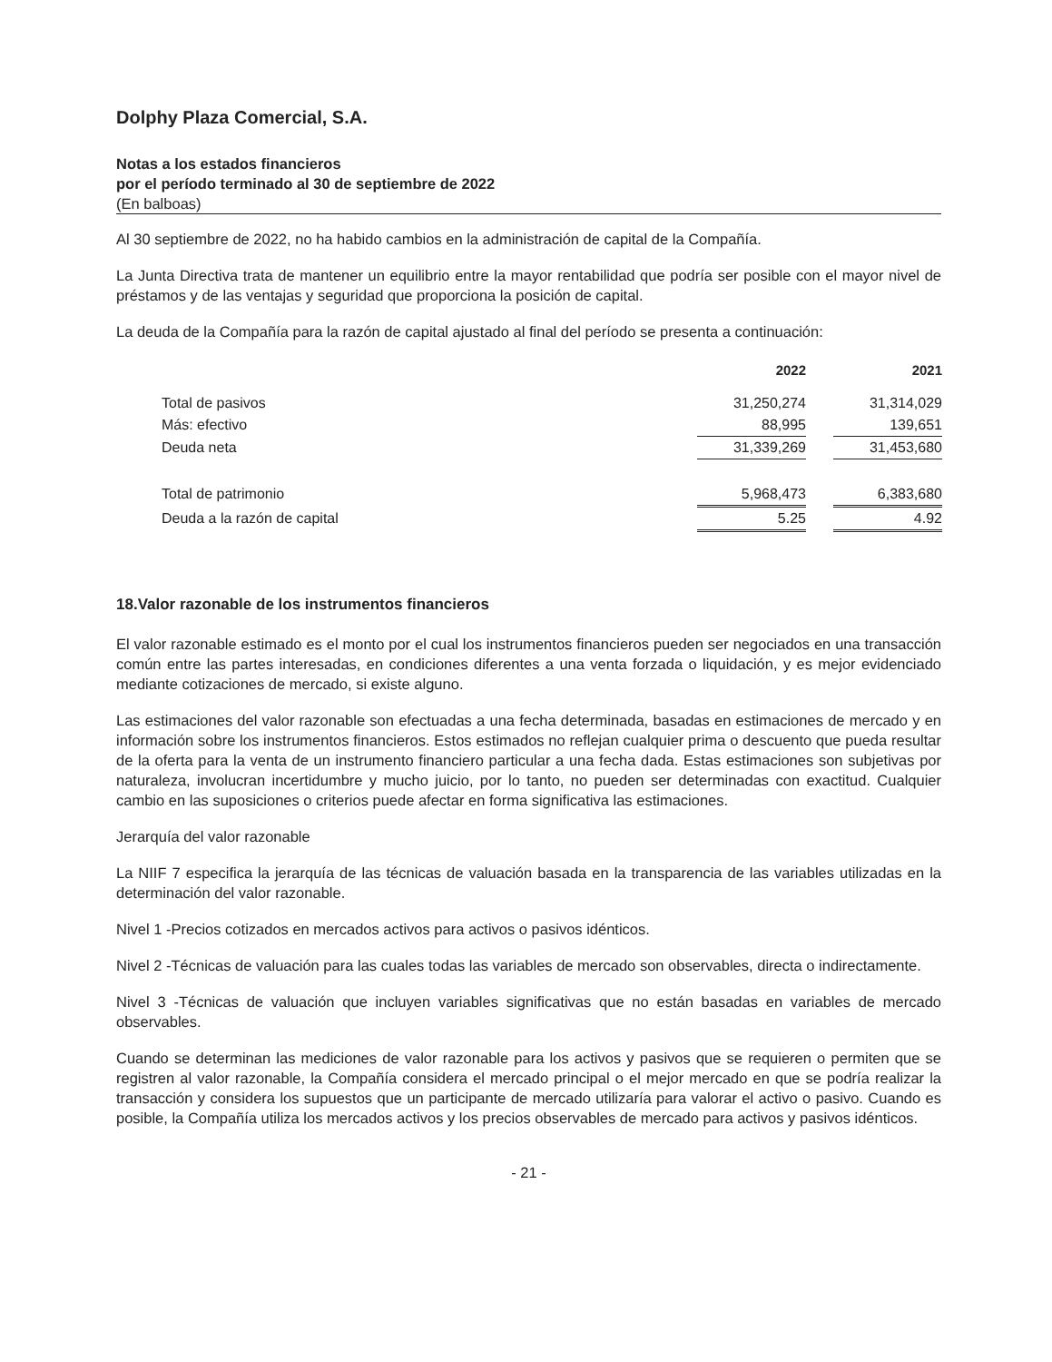Dolphy Plaza Comercial, S.A.
Notas a los estados financieros
por el período terminado al 30 de septiembre de 2022
(En balboas)
Al 30 septiembre de 2022, no ha habido cambios en la administración de capital de la Compañía.
La Junta Directiva trata de mantener un equilibrio entre la mayor rentabilidad que podría ser posible con el mayor nivel de préstamos y de las ventajas y seguridad que proporciona la posición de capital.
La deuda de la Compañía para la razón de capital ajustado al final del período se presenta a continuación:
| | 2022 | | 2021 |
| --- | --- | --- | --- |
| Total de pasivos | 31,250,274 | | 31,314,029 |
| Más: efectivo | 88,995 | | 139,651 |
| Deuda neta | 31,339,269 | | 31,453,680 |
| Total de patrimonio | 5,968,473 | | 6,383,680 |
| Deuda a la razón de capital | 5.25 | | 4.92 |
18.Valor razonable de los instrumentos financieros
El valor razonable estimado es el monto por el cual los instrumentos financieros pueden ser negociados en una transacción común entre las partes interesadas, en condiciones diferentes a una venta forzada o liquidación, y es mejor evidenciado mediante cotizaciones de mercado, si existe alguno.
Las estimaciones del valor razonable son efectuadas a una fecha determinada, basadas en estimaciones de mercado y en información sobre los instrumentos financieros. Estos estimados no reflejan cualquier prima o descuento que pueda resultar de la oferta para la venta de un instrumento financiero particular a una fecha dada. Estas estimaciones son subjetivas por naturaleza, involucran incertidumbre y mucho juicio, por lo tanto, no pueden ser determinadas con exactitud. Cualquier cambio en las suposiciones o criterios puede afectar en forma significativa las estimaciones.
Jerarquía del valor razonable
La NIIF 7 especifica la jerarquía de las técnicas de valuación basada en la transparencia de las variables utilizadas en la determinación del valor razonable.
Nivel 1 -Precios cotizados en mercados activos para activos o pasivos idénticos.
Nivel 2 -Técnicas de valuación para las cuales todas las variables de mercado son observables, directa o indirectamente.
Nivel 3 -Técnicas de valuación que incluyen variables significativas que no están basadas en variables de mercado observables.
Cuando se determinan las mediciones de valor razonable para los activos y pasivos que se requieren o permiten que se registren al valor razonable, la Compañía considera el mercado principal o el mejor mercado en que se podría realizar la transacción y considera los supuestos que un participante de mercado utilizaría para valorar el activo o pasivo. Cuando es posible, la Compañía utiliza los mercados activos y los precios observables de mercado para activos y pasivos idénticos.
- 21 -